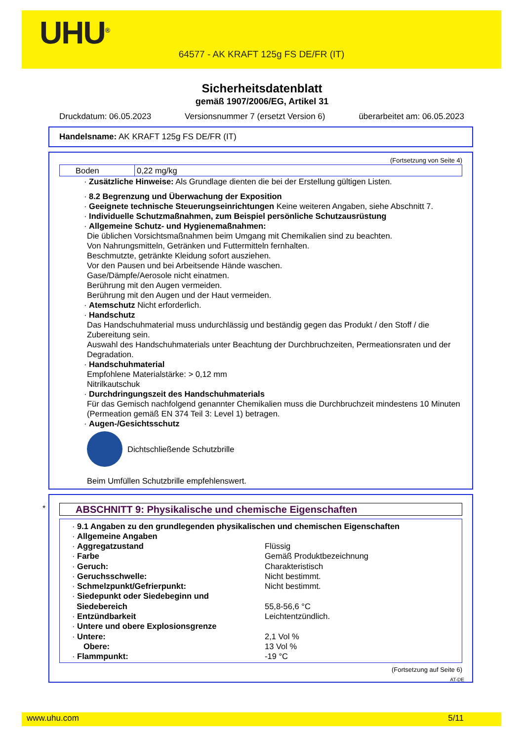UHU<sup>®</sup>
64577 - AK KRAFT 125g FS DE/FR (IT)
Sicherheitsdatenblatt
gemäß 1907/2006/EG, Artikel 31
Druckdatum: 06.05.2023 Versionsnummer 7 (ersetzt Version 6) überarbeitet am: 06.05.2023
Handelsname: AK KRAFT 125g FS DE/FR (IT)
(Fortsetzung von Seite 4)
| Boden | 0,22 mg/kg |
· Zusätzliche Hinweise: Als Grundlage dienten die bei der Erstellung gültigen Listen.
· 8.2 Begrenzung und Überwachung der Exposition
· Geeignete technische Steuerungseinrichtungen Keine weiteren Angaben, siehe Abschnitt 7.
· Individuelle Schutzmaßnahmen, zum Beispiel persönliche Schutzausrüstung
· Allgemeine Schutz- und Hygienemaßnahmen:
Die üblichen Vorsichtsmaßnahmen beim Umgang mit Chemikalien sind zu beachten.
Von Nahrungsmitteln, Getränken und Futtermitteln fernhalten.
Beschmutzte, getränkte Kleidung sofort ausziehen.
Vor den Pausen und bei Arbeitsende Hände waschen.
Gase/Dämpfe/Aerosole nicht einatmen.
Berührung mit den Augen vermeiden.
Berührung mit den Augen und der Haut vermeiden.
· Atemschutz Nicht erforderlich.
· Handschutz
Das Handschuhmaterial muss undurchlässig und beständig gegen das Produkt / den Stoff / die Zubereitung sein.
Auswahl des Handschuhmaterials unter Beachtung der Durchbruchzeiten, Permeationsraten und der Degradation.
· Handschuhmaterial
Empfohlene Materialstärke: > 0,12 mm
Nitrilkautschuk
· Durchdringungszeit des Handschuhmaterials
Für das Gemisch nachfolgend genannter Chemikalien muss die Durchbruchzeit mindestens 10 Minuten (Permeation gemäß EN 374 Teil 3: Level 1) betragen.
· Augen-/Gesichtsschutz
Dichtschließende Schutzbrille
Beim Umfüllen Schutzbrille empfehlenswert.
*
ABSCHNITT 9: Physikalische und chemische Eigenschaften
· 9.1 Angaben zu den grundlegenden physikalischen und chemischen Eigenschaften
· Allgemeine Angaben
| · Aggregatzustand | Flüssig |
| · Farbe | Gemäß Produktbezeichnung |
| · Geruch: | Charakteristisch |
| · Geruchsschwelle: | Nicht bestimmt. |
| · Schmelzpunkt/Gefrierpunkt: | Nicht bestimmt. |
| · Siedepunkt oder Siedebeginn und Siedebereich | 55,8-56,6 °C |
| · Entzündbarkeit | Leichtentzündlich. |
| · Untere und obere Explosionsgrenze | |
| · Untere: | 2,1 Vol % |
| Obere: | 13 Vol % |
| · Flammpunkt: | -19 °C |
(Fortsetzung auf Seite 6)
AT-DE
www.uhu.com 5/11